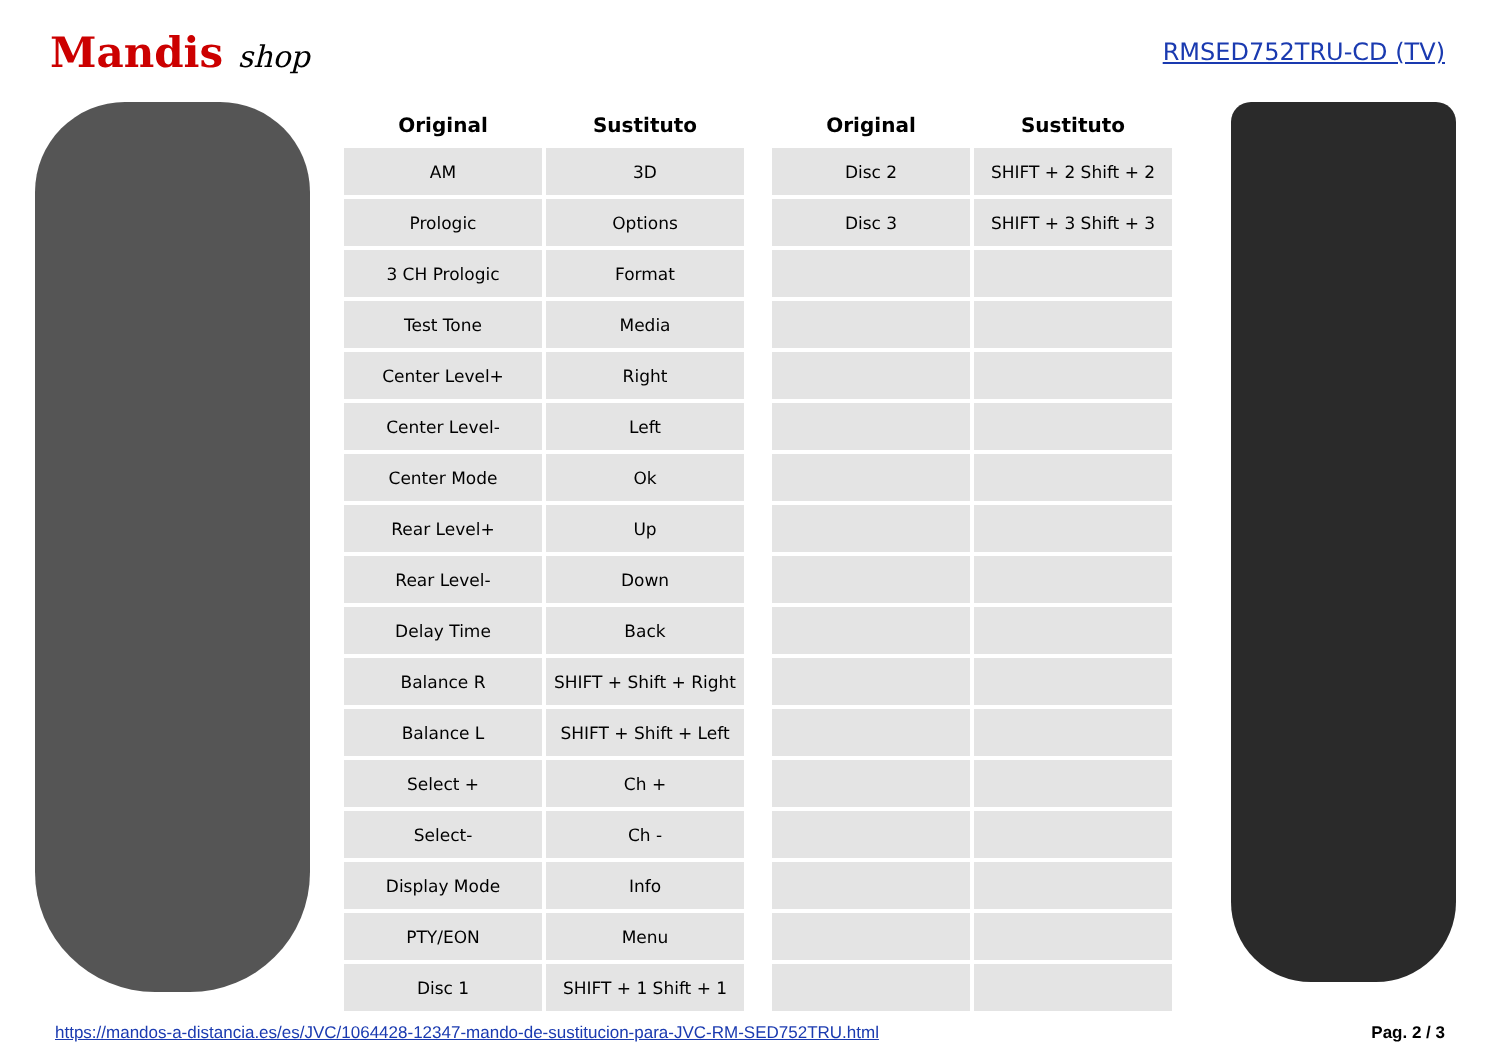Mandis shop
RMSED752TRU-CD (TV)
| Original | Sustituto |
| --- | --- |
| AM | 3D |
| Prologic | Options |
| 3 CH Prologic | Format |
| Test Tone | Media |
| Center Level+ | Right |
| Center Level- | Left |
| Center Mode | Ok |
| Rear Level+ | Up |
| Rear Level- | Down |
| Delay Time | Back |
| Balance R | SHIFT + Shift + Right |
| Balance L | SHIFT + Shift + Left |
| Select + | Ch + |
| Select- | Ch - |
| Display Mode | Info |
| PTY/EON | Menu |
| Disc 1 | SHIFT + 1 Shift + 1 |
| Original | Sustituto |
| --- | --- |
| Disc 2 | SHIFT + 2 Shift + 2 |
| Disc 3 | SHIFT + 3 Shift + 3 |
https://mandos-a-distancia.es/es/JVC/1064428-12347-mando-de-sustitucion-para-JVC-RM-SED752TRU.html Pag. 2 / 3